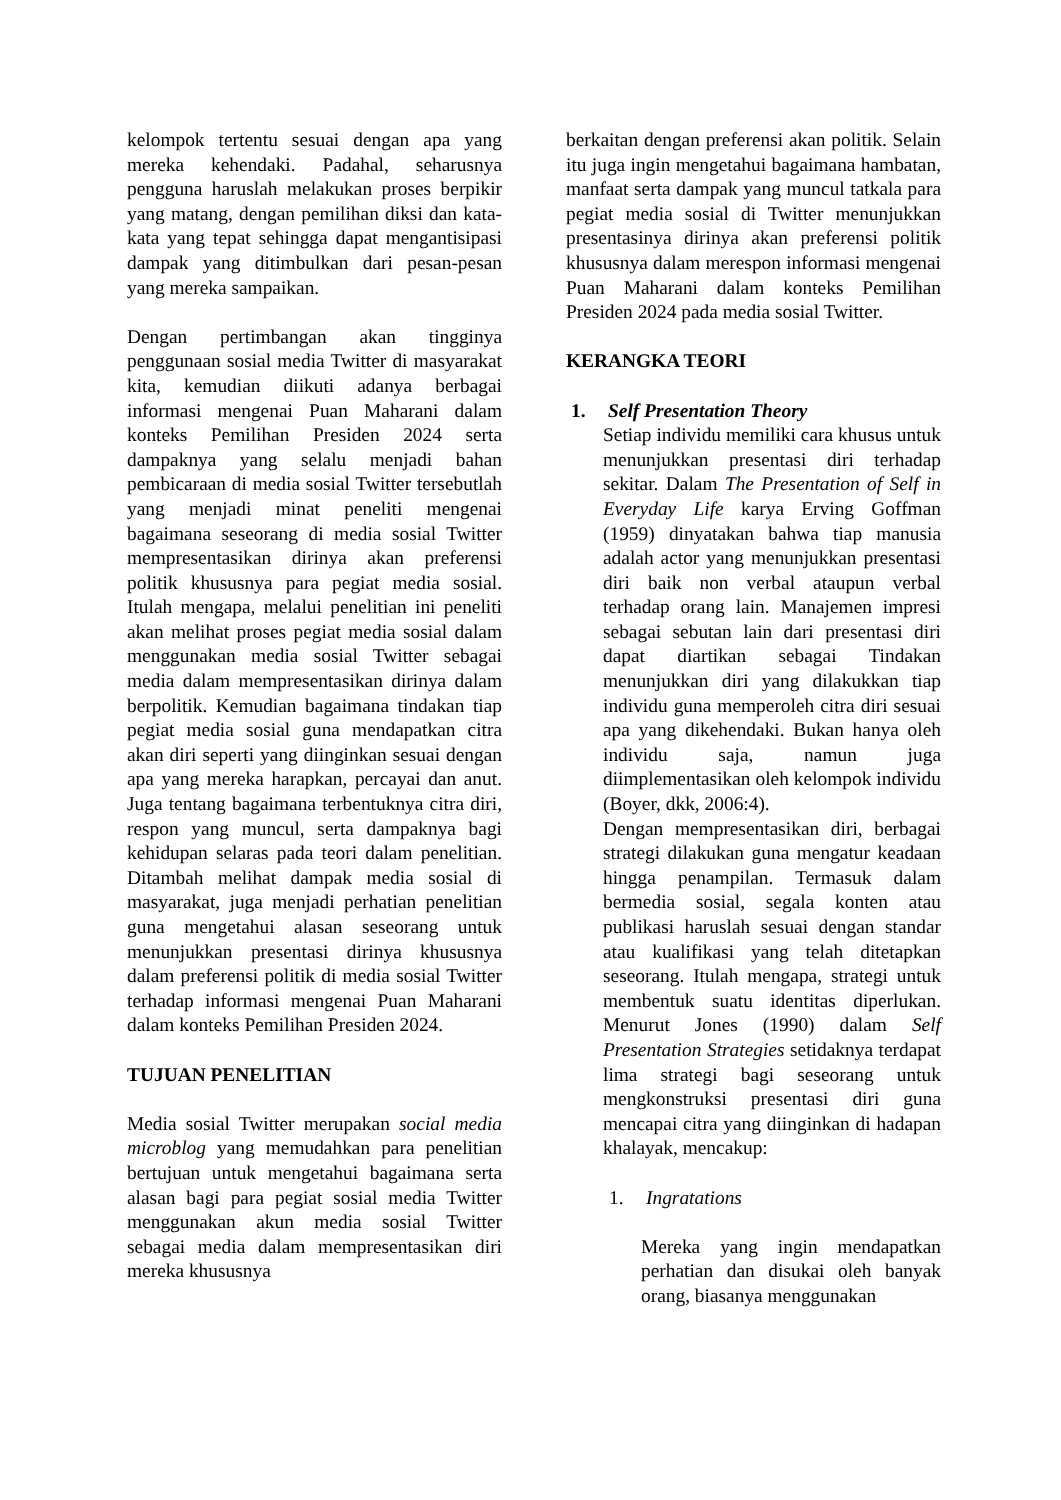kelompok tertentu sesuai dengan apa yang mereka kehendaki. Padahal, seharusnya pengguna haruslah melakukan proses berpikir yang matang, dengan pemilihan diksi dan kata-kata yang tepat sehingga dapat mengantisipasi dampak yang ditimbulkan dari pesan-pesan yang mereka sampaikan.
Dengan pertimbangan akan tingginya penggunaan sosial media Twitter di masyarakat kita, kemudian diikuti adanya berbagai informasi mengenai Puan Maharani dalam konteks Pemilihan Presiden 2024 serta dampaknya yang selalu menjadi bahan pembicaraan di media sosial Twitter tersebutlah yang menjadi minat peneliti mengenai bagaimana seseorang di media sosial Twitter mempresentasikan dirinya akan preferensi politik khususnya para pegiat media sosial. Itulah mengapa, melalui penelitian ini peneliti akan melihat proses pegiat media sosial dalam menggunakan media sosial Twitter sebagai media dalam mempresentasikan dirinya dalam berpolitik. Kemudian bagaimana tindakan tiap pegiat media sosial guna mendapatkan citra akan diri seperti yang diinginkan sesuai dengan apa yang mereka harapkan, percayai dan anut. Juga tentang bagaimana terbentuknya citra diri, respon yang muncul, serta dampaknya bagi kehidupan selaras pada teori dalam penelitian. Ditambah melihat dampak media sosial di masyarakat, juga menjadi perhatian penelitian guna mengetahui alasan seseorang untuk menunjukkan presentasi dirinya khususnya dalam preferensi politik di media sosial Twitter terhadap informasi mengenai Puan Maharani dalam konteks Pemilihan Presiden 2024.
TUJUAN PENELITIAN
Media sosial Twitter merupakan social media microblog yang memudahkan para penelitian bertujuan untuk mengetahui bagaimana serta alasan bagi para pegiat sosial media Twitter menggunakan akun media sosial Twitter sebagai media dalam mempresentasikan diri mereka khususnya
berkaitan dengan preferensi akan politik. Selain itu juga ingin mengetahui bagaimana hambatan, manfaat serta dampak yang muncul tatkala para pegiat media sosial di Twitter menunjukkan presentasinya dirinya akan preferensi politik khususnya dalam merespon informasi mengenai Puan Maharani dalam konteks Pemilihan Presiden 2024 pada media sosial Twitter.
KERANGKA TEORI
1. Self Presentation Theory
Setiap individu memiliki cara khusus untuk menunjukkan presentasi diri terhadap sekitar. Dalam The Presentation of Self in Everyday Life karya Erving Goffman (1959) dinyatakan bahwa tiap manusia adalah actor yang menunjukkan presentasi diri baik non verbal ataupun verbal terhadap orang lain. Manajemen impresi sebagai sebutan lain dari presentasi diri dapat diartikan sebagai Tindakan menunjukkan diri yang dilakukkan tiap individu guna memperoleh citra diri sesuai apa yang dikehendaki. Bukan hanya oleh individu saja, namun juga diimplementasikan oleh kelompok individu (Boyer, dkk, 2006:4).
Dengan mempresentasikan diri, berbagai strategi dilakukan guna mengatur keadaan hingga penampilan. Termasuk dalam bermedia sosial, segala konten atau publikasi haruslah sesuai dengan standar atau kualifikasi yang telah ditetapkan seseorang. Itulah mengapa, strategi untuk membentuk suatu identitas diperlukan. Menurut Jones (1990) dalam Self Presentation Strategies setidaknya terdapat lima strategi bagi seseorang untuk mengkonstruksi presentasi diri guna mencapai citra yang diinginkan di hadapan khalayak, mencakup:
1. Ingratations
Mereka yang ingin mendapatkan perhatian dan disukai oleh banyak orang, biasanya menggunakan